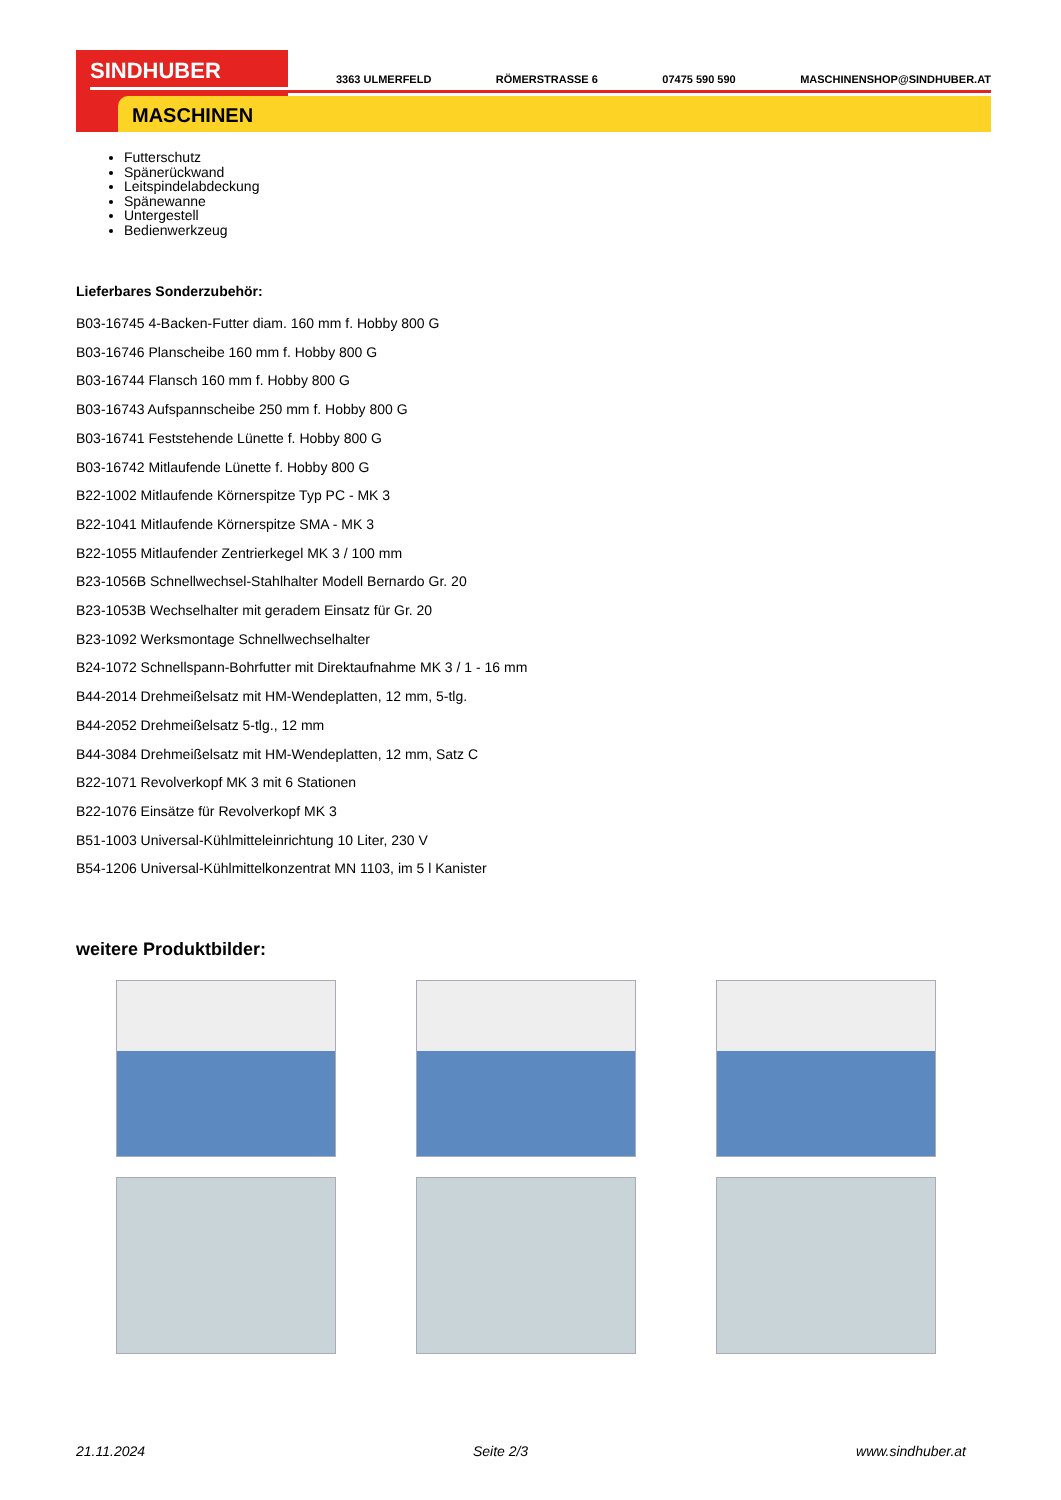SINDHUBER
MASCHINEN
3363 ULMERFELD RÖMERSTRASSE 6 07475 590 590 MASCHINENSHOP@SINDHUBER.AT
Futterschutz
Spänerückwand
Leitspindelabdeckung
Spänewanne
Untergestell
Bedienwerkzeug
Lieferbares Sonderzubehör:
B03-16745 4-Backen-Futter diam. 160 mm f. Hobby 800 G
B03-16746 Planscheibe 160 mm f. Hobby 800 G
B03-16744 Flansch 160 mm f. Hobby 800 G
B03-16743 Aufspannscheibe 250 mm f. Hobby 800 G
B03-16741 Feststehende Lünette f. Hobby 800 G
B03-16742 Mitlaufende Lünette f. Hobby 800 G
B22-1002 Mitlaufende Körnerspitze Typ PC - MK 3
B22-1041 Mitlaufende Körnerspitze SMA - MK 3
B22-1055 Mitlaufender Zentrierkegel MK 3 / 100 mm
B23-1056B Schnellwechsel-Stahlhalter Modell Bernardo Gr. 20
B23-1053B Wechselhalter mit geradem Einsatz für Gr. 20
B23-1092 Werksmontage Schnellwechselhalter
B24-1072 Schnellspann-Bohrfutter mit Direktaufnahme MK 3 / 1 - 16 mm
B44-2014 Drehmeißelsatz mit HM-Wendeplatten, 12 mm, 5-tlg.
B44-2052 Drehmeißelsatz 5-tlg., 12 mm
B44-3084 Drehmeißelsatz mit HM-Wendeplatten, 12 mm, Satz C
B22-1071 Revolverkopf MK 3 mit 6 Stationen
B22-1076 Einsätze für Revolverkopf MK 3
B51-1003 Universal-Kühlmitteleinrichtung 10 Liter, 230 V
B54-1206 Universal-Kühlmittelkonzentrat MN 1103, im 5 l Kanister
weitere Produktbilder:
21.11.2024 Seite 2/3 www.sindhuber.at